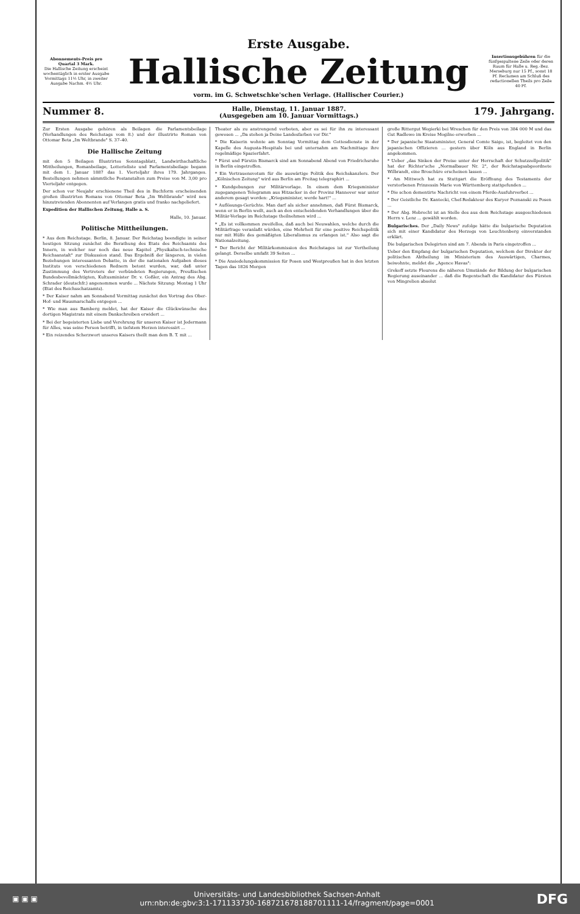Erste Ausgabe.
Abonnements-Preis pro Quartal 3 Mark.
Die Hallische Zeitung erscheint wochentäglich in erster Ausgabe Vormittags 11½ Uhr, in zweiter Ausgabe Nachm. 4½ Uhr.
Hallische Zeitung
Insertionsgebühren für die fünfgespaltene Zeile oder deren Raum für Halle u. Reg.-Bez. Merseburg nur 15 Pf., sonst 18 Pf. Reclamen am Schluß des redactionellen Theils pro Zeile 40 Pf.
vorm. im G. Schwetschke'schen Verlage. (Hallischer Courier.)
Nummer 8. Halle, Dienstag, 11. Januar 1887.
(Ausgegeben am 10. Januar Vormittags.) 179. Jahrgang.
Zur Ersten Ausgabe gehören als Beilagen die Parlamentsbeilage (Verhandlungen des Reichstags vom 8.) und der illustrirte Roman von Ottomar Beta „Im Weltbrande" S. 37–40.
Die Hallische Zeitung
mit den 5 Beilagen Illustrirtes Sonntagsblatt, Landwirthschaftliche Mittheilungen, Romanbeilage, Lotterieliste und Parlamentsbeilage begann mit dem 1. Januar 1887 das 1. Vierteljahr ihres 179. Jahrganges. Bestellungen nehmen sämmtliche Postanstalten zum Preise von M. 3,00 pro Vierteljahr entgegen.
Der schon vor Neujahr erschienene Theil des in Buchform erscheinenden großen illustrirten Romans von Ottomar Beta „Im Weltbrande" wird neu hinzutretenden Abonnenten auf Verlangen gratis und franko nachgeliefert.
Expedition der Hallischen Zeitung, Halle a. S.
Halle, 10. Januar.
Politische Mittheilungen.
* Aus dem Reichstage. Berlin, 8. Januar. Der Reichstag beendigte in seiner heutigen Sitzung zunächst die Berathung des Etats des Reichsamts des Innern, in welcher nur noch das neue Kapitel „Physikalisch-technische Reichsanstalt" zur Diskussion stand. Das Ergebniß der längeren, in vielen Beziehungen interessanten Debatte, in der die nationalen Aufgaben dieses Instituts von verschiedenen Rednern betont wurden, war, daß unter Zustimmung des Vertreters der verbündeten Regierungen, Preußischen Bundesbevollmächtigten, Kultusminister Dr. v. Goßler, ein Antrag des Abg. Schrader (deutschfr.) angenommen wurde ... Nächste Sitzung: Montag 1 Uhr (Etat des Reichsschatzamts).
* Der Kaiser nahm am Sonnabend Vormittag zunächst den Vortrag des Ober-Hof- und Hausmarschalls entgegen ...
* Wie man aus Bamberg meldet, hat der Kaiser die Glückwünsche des dortigen Magistrats mit einem Dankschreiben erwidert ...
* Bei der begeisterten Liebe und Verehrung für unseren Kaiser ist Jedermann für Alles, was seine Person betrifft, in tiefstem Herzen interessirt ...
* Ein reizendes Scherzwort unseres Kaisers theilt man dem B. T. mit ...
Theater als zu anstrengend verboten, aber es sei für ihn zu interessant gewesen ... „Da stehen ja Deine Landesfarben vor Dir."
* Die Kaiserin wohnte am Sonntag Vormittag dem Gottesdienste in der Kapelle des Augusta-Hospitals bei und unternahm am Nachmittage ihre regelmäßige Spazierfahrt.
* Fürst und Fürstin Bismarck sind am Sonnabend Abend von Friedrichsruhe in Berlin eingetroffen.
* Ein Vertrauensvotum für die auswärtige Politik des Reichskanzlers. Der „Kölnischen Zeitung" wird aus Berlin am Freitag telegraphirt ...
* Kundgebungen zur Militärvorlage. In einem dem Kriegsminister zugegangenen Telegramm aus Hitzacker in der Provinz Hannover war unter anderem gesagt worden: „Kriegsminister, werde hart!" ...
* Auflösungs-Gerüchte. Man darf als sicher annehmen, daß Fürst Bismarck, wenn er in Berlin weilt, auch an den entscheidenden Verhandlungen über die Militär-Vorlage im Reichstage theilnehmen wird ...
* „Es ist vollkommen zweifellos, daß auch bei Neuwahlen, welche durch die Militärfrage veranlaßt würden, eine Mehrheit für eine positive Reichspolitik nur mit Hülfe des gemäßigten Liberalismus zu erlangen ist." Also sagt die Nationalzeitung.
* Der Bericht der Militärkommission des Reichstages ist zur Vertheilung gelangt. Derselbe umfaßt 39 Seiten ...
* Die Ansiedelungskommission für Posen und Westpreußen hat in den letzten Tagen das 1826 Morgen
große Rittergut Wegierki bei Wreschen für den Preis von 384 000 M und das Gut Radlowo im Kreise Mogilno erworben ...
* Der japanische Staatsminister, General Comte Saigo, ist, begleitet von den japanischen Offizieren ... gestern über Köln aus England in Berlin angekommen.
* Ueber „das Sinken der Preise unter der Herrschaft der Schutzzollpolitik" hat der Richter'sche „Normalbauer Nr. 2", der Reichstagsabgeordnete Wilbrandt, eine Broschüre erscheinen lassen ...
* Am Mittwoch hat zu Stuttgart die Eröffnung des Testaments der verstorbenen Prinzessin Marie von Württemberg stattgefunden ...
* Die schon dementirte Nachricht von einem Pferde-Ausfuhrverbot ...
* Der Geistliche Dr. Kantecki, Chef-Redakteur des Kuryer Poznanski zu Posen ...
* Der Abg. Hobrecht ist an Stelle des aus dem Reichstage ausgeschiedenen Herrn v. Lenz ... gewählt worden.
Bulgarisches. Der „Daily News" zufolge hätte die bulgarische Deputation sich mit einer Kandidatur des Herzogs von Leuchtenberg einverstanden erklärt.
Die bulgarischen Delegirten sind am 7. Abends in Paris eingetroffen ...
Ueber den Empfang der bulgarischen Deputation, welchem der Direktor der politischen Abtheilung im Ministerium des Auswärtigen, Charmes, beiwohnte, meldet die „Agence Havas":
Grekoff setzte Flourens die näheren Umstände der Bildung der bulgarischen Regierung auseinander ... daß die Regentschaft die Kandidatur des Fürsten von Mingrelien absolut
▣ ▣ ▣
Universitäts- und Landesbibliothek Sachsen-Anhalt
urn:nbn:de:gbv:3:1-171133730-16872167818870111​1-14/fragment/page=0001
DFG